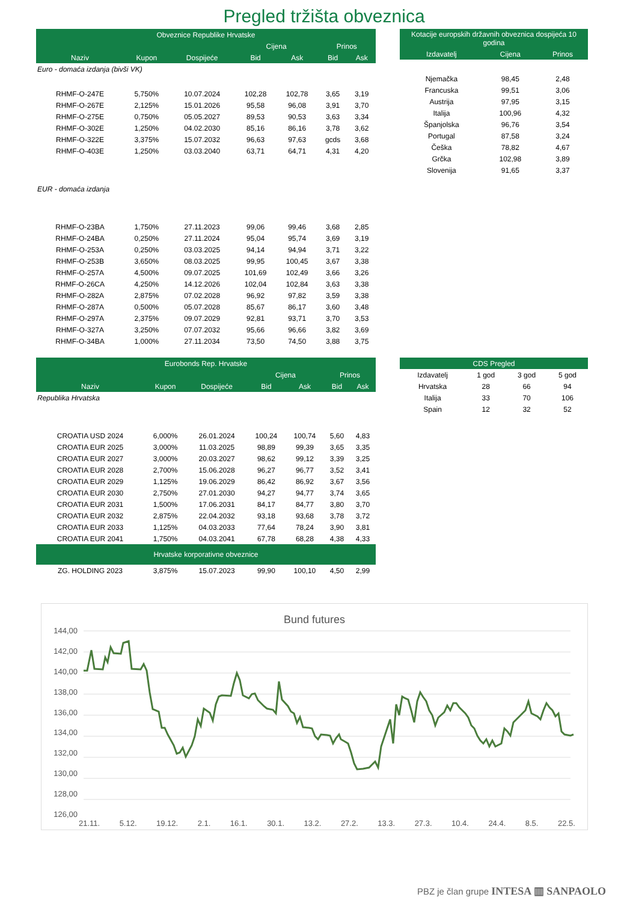Pregled tržišta obveznica
| Obveznice Republike Hrvatske | | | | | | |
| --- | --- | --- | --- | --- | --- | --- |
| | | | Cijena | | Prinos | |
| Naziv | Kupon | Dospijeće | Bid | Ask | Bid | Ask |
| Euro - domaća izdanja (bivši VK) | | | | | | |
| RHMF-O-247E | 5,750% | 10.07.2024 | 102,28 | 102,78 | 3,65 | 3,19 |
| RHMF-O-267E | 2,125% | 15.01.2026 | 95,58 | 96,08 | 3,91 | 3,70 |
| RHMF-O-275E | 0,750% | 05.05.2027 | 89,53 | 90,53 | 3,63 | 3,34 |
| RHMF-O-302E | 1,250% | 04.02.2030 | 85,16 | 86,16 | 3,78 | 3,62 |
| RHMF-O-322E | 3,375% | 15.07.2032 | 96,63 | 97,63 | gcds | 3,68 |
| RHMF-O-403E | 1,250% | 03.03.2040 | 63,71 | 64,71 | 4,31 | 4,20 |
| EUR - domaća izdanja | | | | | | |
| RHMF-O-23BA | 1,750% | 27.11.2023 | 99,06 | 99,46 | 3,68 | 2,85 |
| RHMF-O-24BA | 0,250% | 27.11.2024 | 95,04 | 95,74 | 3,69 | 3,19 |
| RHMF-O-253A | 0,250% | 03.03.2025 | 94,14 | 94,94 | 3,71 | 3,22 |
| RHMF-O-253B | 3,650% | 08.03.2025 | 99,95 | 100,45 | 3,67 | 3,38 |
| RHMF-O-257A | 4,500% | 09.07.2025 | 101,69 | 102,49 | 3,66 | 3,26 |
| RHMF-O-26CA | 4,250% | 14.12.2026 | 102,04 | 102,84 | 3,63 | 3,38 |
| RHMF-O-282A | 2,875% | 07.02.2028 | 96,92 | 97,82 | 3,59 | 3,38 |
| RHMF-O-287A | 0,500% | 05.07.2028 | 85,67 | 86,17 | 3,60 | 3,48 |
| RHMF-O-297A | 2,375% | 09.07.2029 | 92,81 | 93,71 | 3,70 | 3,53 |
| RHMF-O-327A | 3,250% | 07.07.2032 | 95,66 | 96,66 | 3,82 | 3,69 |
| RHMF-O-34BA | 1,000% | 27.11.2034 | 73,50 | 74,50 | 3,88 | 3,75 |
| Kotacije europskih državnih obveznica dospijeća 10 godina | | |
| --- | --- | --- |
| Izdavatelj | Cijena | Prinos |
| Njemačka | 98,45 | 2,48 |
| Francuska | 99,51 | 3,06 |
| Austrija | 97,95 | 3,15 |
| Italija | 100,96 | 4,32 |
| Španjolska | 96,76 | 3,54 |
| Portugal | 87,58 | 3,24 |
| Češka | 78,82 | 4,67 |
| Grčka | 102,98 | 3,89 |
| Slovenija | 91,65 | 3,37 |
| Eurobonds Rep. Hrvatske | | | | | | |
| --- | --- | --- | --- | --- | --- | --- |
| | | | Cijena | | Prinos | |
| Naziv | Kupon | Dospijeće | Bid | Ask | Bid | Ask |
| Republika Hrvatska | | | | | | |
| CROATIA USD 2024 | 6,000% | 26.01.2024 | 100,24 | 100,74 | 5,60 | 4,83 |
| CROATIA EUR 2025 | 3,000% | 11.03.2025 | 98,89 | 99,39 | 3,65 | 3,35 |
| CROATIA EUR 2027 | 3,000% | 20.03.2027 | 98,62 | 99,12 | 3,39 | 3,25 |
| CROATIA EUR 2028 | 2,700% | 15.06.2028 | 96,27 | 96,77 | 3,52 | 3,41 |
| CROATIA EUR 2029 | 1,125% | 19.06.2029 | 86,42 | 86,92 | 3,67 | 3,56 |
| CROATIA EUR 2030 | 2,750% | 27.01.2030 | 94,27 | 94,77 | 3,74 | 3,65 |
| CROATIA EUR 2031 | 1,500% | 17.06.2031 | 84,17 | 84,77 | 3,80 | 3,70 |
| CROATIA EUR 2032 | 2,875% | 22.04.2032 | 93,18 | 93,68 | 3,78 | 3,72 |
| CROATIA EUR 2033 | 1,125% | 04.03.2033 | 77,64 | 78,24 | 3,90 | 3,81 |
| CROATIA EUR 2041 | 1,750% | 04.03.2041 | 67,78 | 68,28 | 4,38 | 4,33 |
| Hrvatske korporativne obveznice | | | | | | |
| ZG. HOLDING 2023 | 3,875% | 15.07.2023 | 99,90 | 100,10 | 4,50 | 2,99 |
| CDS Pregled | | | |
| --- | --- | --- | --- |
| Izdavatelj | 1 god | 3 god | 5 god |
| Hrvatska | 28 | 66 | 94 |
| Italija | 33 | 70 | 106 |
| Spain | 12 | 32 | 52 |
Bund futures
144,00
142,00
140,00
138,00
136,00
134,00
132,00
130,00
128,00
126,00
21.11. 5.12. 19.12. 2.1. 16.1. 30.1. 13.2. 27.2. 13.3. 27.3. 10.4. 24.4. 8.5. 22.5.
PBZ je član grupe INTESA ▥ SANPAOLO